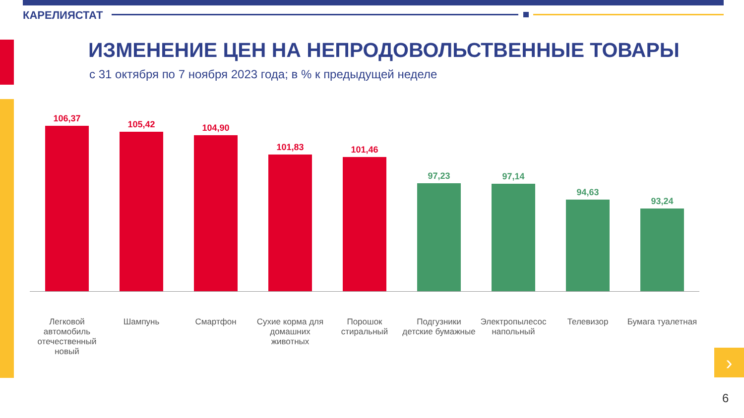КАРЕЛИЯСТАТ
ИЗМЕНЕНИЕ ЦЕН НА НЕПРОДОВОЛЬСТВЕННЫЕ ТОВАРЫ
с 31 октября по 7 ноября 2023 года; в % к предыдущей неделе
106,37
105,42
104,90
101,83
101,46
97,23
97,14
94,63
93,24
Легковой автомобиль отечественный новый
Шампунь Смартфон Сухие корма для домашних животных
Порошок стиральный
Подгузники детские бумажные
Электропылесос напольный
Телевизор Бумага туалетная
›
6